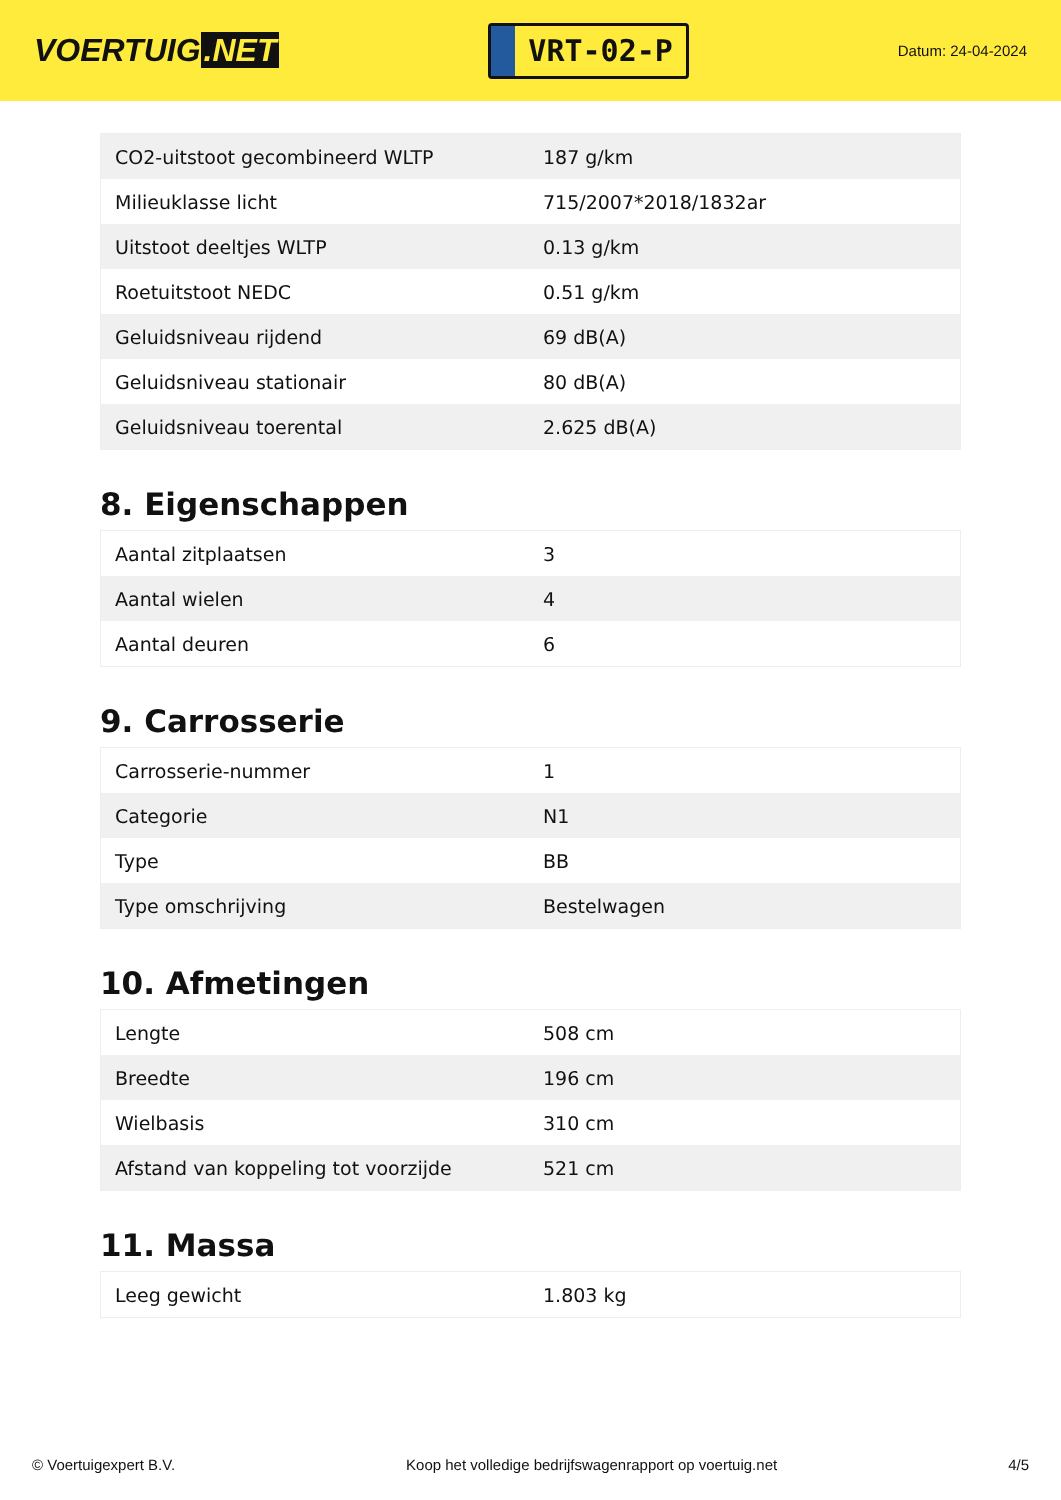VOERTUIG.NET
VRT-02-P
Datum: 24-04-2024
| CO2-uitstoot gecombineerd WLTP | 187 g/km |
| Milieuklasse licht | 715/2007*2018/1832ar |
| Uitstoot deeltjes WLTP | 0.13 g/km |
| Roetuitstoot NEDC | 0.51 g/km |
| Geluidsniveau rijdend | 69 dB(A) |
| Geluidsniveau stationair | 80 dB(A) |
| Geluidsniveau toerental | 2.625 dB(A) |
8. Eigenschappen
| Aantal zitplaatsen | 3 |
| Aantal wielen | 4 |
| Aantal deuren | 6 |
9. Carrosserie
| Carrosserie-nummer | 1 |
| Categorie | N1 |
| Type | BB |
| Type omschrijving | Bestelwagen |
10. Afmetingen
| Lengte | 508 cm |
| Breedte | 196 cm |
| Wielbasis | 310 cm |
| Afstand van koppeling tot voorzijde | 521 cm |
11. Massa
| Leeg gewicht | 1.803 kg |
© Voertuigexpert B.V. Koop het volledige bedrijfswagenrapport op voertuig.net 4/5